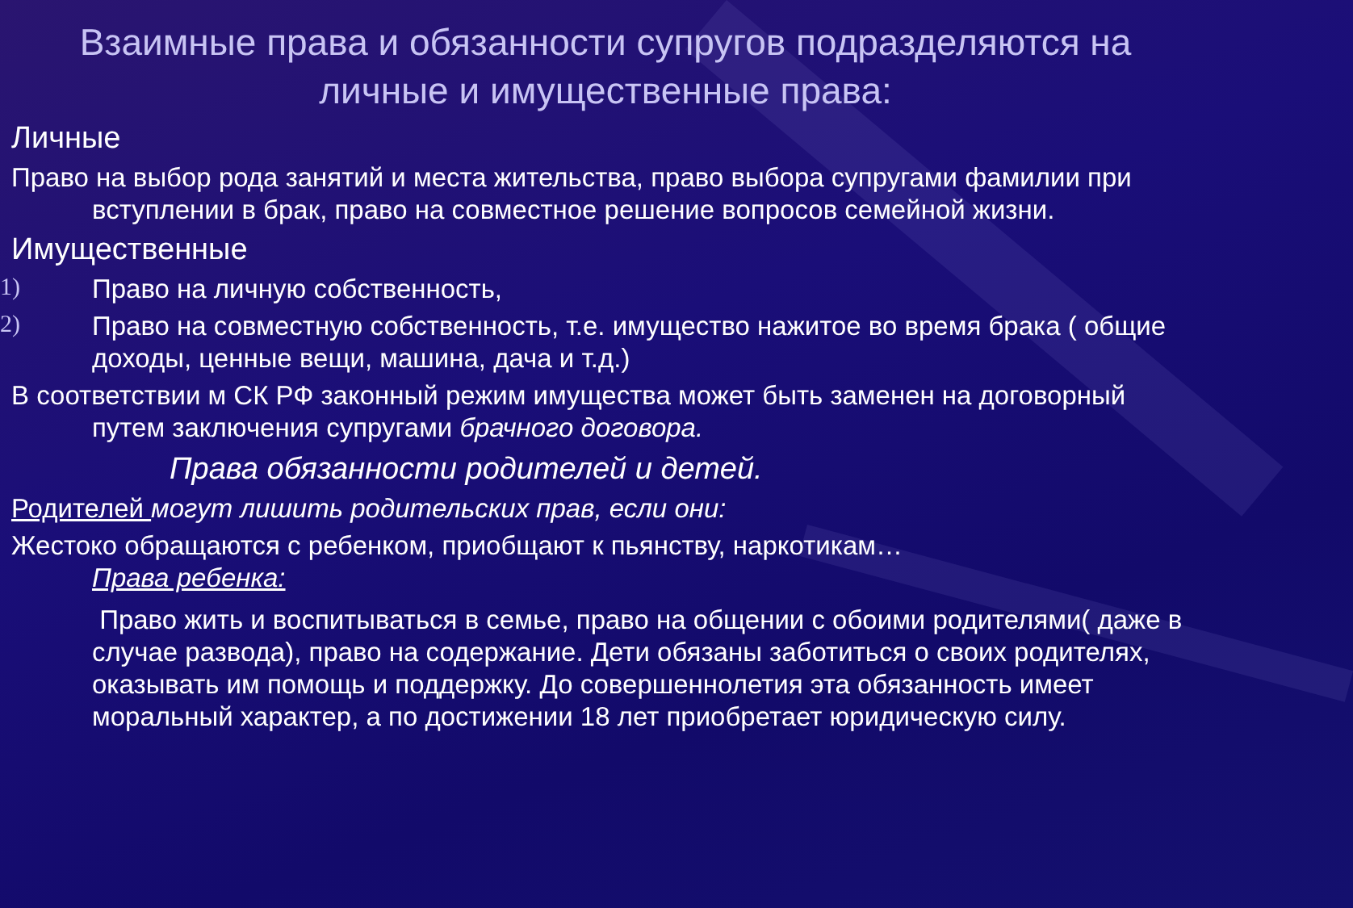Взаимные права и обязанности супругов подразделяются на личные и имущественные права:
Личные
Право на выбор рода занятий и места жительства, право выбора супругами фамилии при вступлении в брак, право на совместное решение вопросов семейной жизни.
Имущественные
1)
Право на личную собственность,
2)
Право на совместную собственность, т.е. имущество нажитое во время брака ( общие доходы, ценные вещи, машина, дача и т.д.)
В соответствии м СК РФ законный режим имущества может быть заменен на договорный путем заключения супругами брачного договора.
Права обязанности родителей и детей.
Родителей могут лишить родительских прав, если они:
Жестоко обращаются с ребенком, приобщают к пьянству, наркотикам…
Права ребенка:
Право жить и воспитываться в семье, право на общении с обоими родителями( даже в случае развода), право на содержание. Дети обязаны заботиться о своих родителях, оказывать им помощь и поддержку. До совершеннолетия эта обязанность имеет моральный характер, а по достижении 18 лет приобретает юридическую силу.